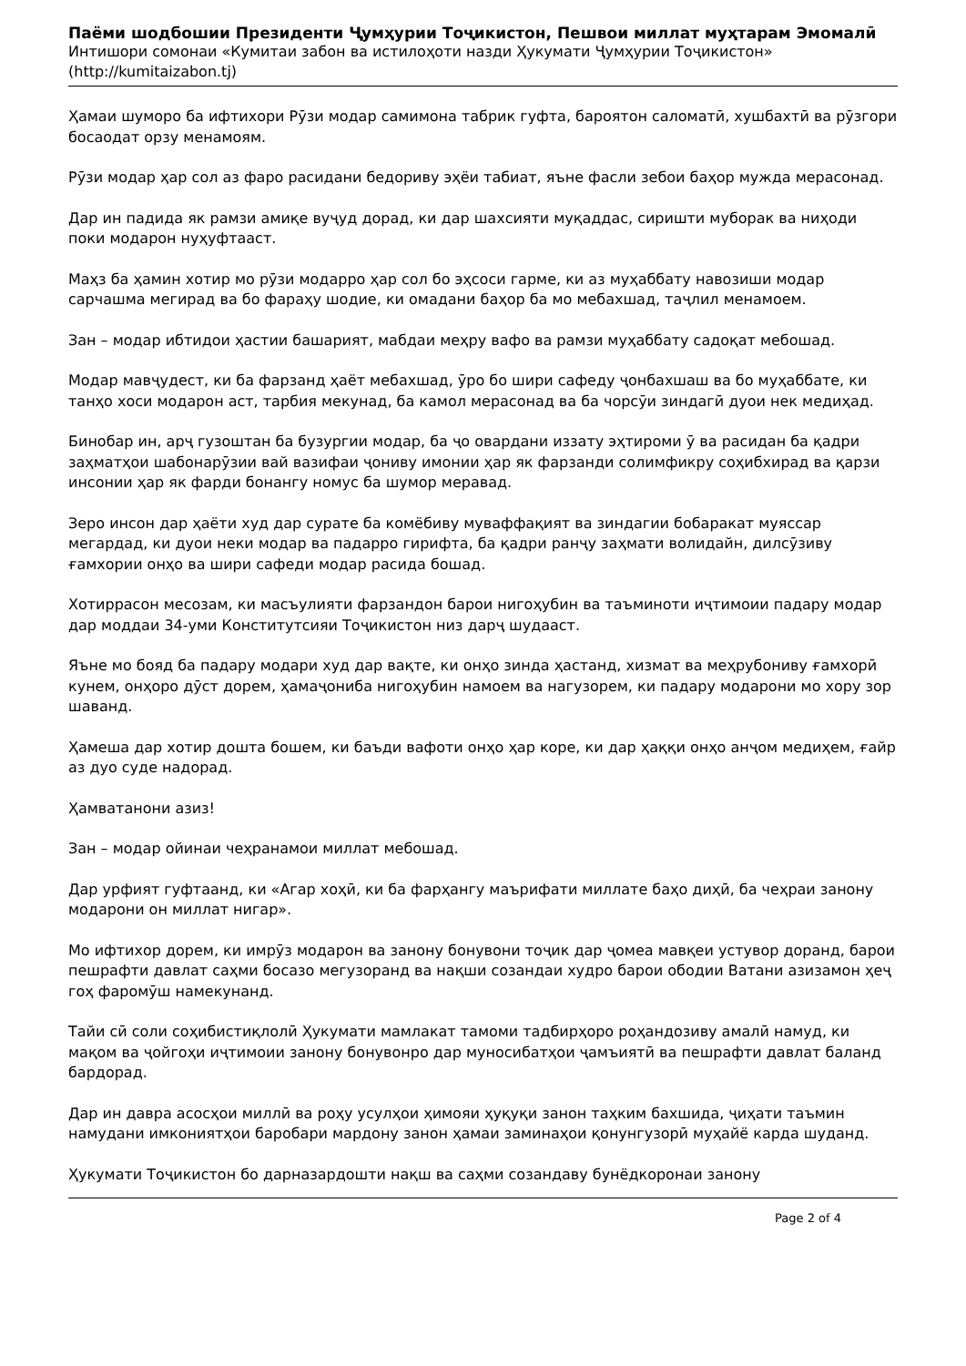Паёми шодбошии Президенти Ҷумҳурии Тоҷикистон, Пешвои миллат муҳтарам Эмомалӣ
Интишори сомонаи «Кумитаи забон ва истилоҳоти назди Ҳукумати Ҷумҳурии Тоҷикистон»
(http://kumitaizabon.tj)
Ҳамаи шуморо ба ифтихори Рӯзи модар самимона табрик гуфта, бароятон саломатӣ, хушбахтӣ ва рӯзгори босаодат орзу менамоям.
Рӯзи модар ҳар сол аз фаро расидани бедориву эҳёи табиат, яъне фасли зебои баҳор мужда мерасонад.
Дар ин падида як рамзи амиқе вуҷуд дорад, ки дар шахсияти муқаддас, сиришти муборак ва ниҳоди поки модарон нуҳуфтааст.
Маҳз ба ҳамин хотир мо рӯзи модарро ҳар сол бо эҳсоси гарме, ки аз муҳаббату навозиши модар сарчашма мегирад ва бо фараҳу шодие, ки омадани баҳор ба мо мебахшад, таҷлил менамоем.
Зан – модар ибтидои ҳастии башарият, мабдаи меҳру вафо ва рамзи муҳаббату садоқат мебошад.
Модар мавҷудест, ки ба фарзанд ҳаёт мебахшад, ӯро бо шири сафеду ҷонбахшаш ва бо муҳаббате, ки танҳо хоси модарон аст, тарбия мекунад, ба камол мерасонад ва ба чорсӯи зиндагӣ дуои нек медиҳад.
Бинобар ин, арҷ гузоштан ба бузургии модар, ба ҷо овардани иззату эҳтироми ӯ ва расидан ба қадри заҳматҳои шабонарӯзии вай вазифаи ҷониву имонии ҳар як фарзанди солимфикру соҳибхирад ва қарзи инсонии ҳар як фарди бонангу номус ба шумор меравад.
Зеро инсон дар ҳаёти худ дар сурате ба комёбиву муваффақият ва зиндагии бобаракат муяссар мегардад, ки дуои неки модар ва падарро гирифта, ба қадри ранҷу заҳмати волидайн, дилсӯзиву ғамхории онҳо ва шири сафеди модар расида бошад.
Хотиррасон месозам, ки масъулияти фарзандон барои нигоҳубин ва таъминоти иҷтимоии падару модар дар моддаи 34-уми Конститутсияи Тоҷикистон низ дарҷ шудааст.
Яъне мо бояд ба падару модари худ дар вақте, ки онҳо зинда ҳастанд, хизмат ва меҳрубониву ғамхорӣ кунем, онҳоро дӯст дорем, ҳамаҷониба нигоҳубин намоем ва нагузорем, ки падару модарони мо хору зор шаванд.
Ҳамеша дар хотир дошта бошем, ки баъди вафоти онҳо ҳар коре, ки дар ҳаққи онҳо анҷом медиҳем, ғайр аз дуо суде надорад.
Ҳамватанони азиз!
Зан – модар ойинаи чеҳранамои миллат мебошад.
Дар урфият гуфтаанд, ки «Агар хоҳӣ, ки ба фарҳангу маърифати миллате баҳо диҳӣ, ба чеҳраи занону модарони он миллат нигар».
Мо ифтихор дорем, ки имрӯз модарон ва занону бонувони тоҷик дар ҷомеа мавқеи устувор доранд, барои пешрафти давлат саҳми босазо мегузоранд ва нақши созандаи худро барои ободии Ватани азизамон ҳеҷ гоҳ фаромӯш намекунанд.
Тайи сӣ соли соҳибистиқлолӣ Ҳукумати мамлакат тамоми тадбирҳоро роҳандозиву амалӣ намуд, ки мақом ва ҷойгоҳи иҷтимоии занону бонувонро дар муносибатҳои ҷамъиятӣ ва пешрафти давлат баланд бардорад.
Дар ин давра асосҳои миллӣ ва роҳу усулҳои ҳимояи ҳуқуқи занон таҳким бахшида, ҷиҳати таъмин намудани имкониятҳои баробари мардону занон ҳамаи заминаҳои қонунгузорӣ муҳайё карда шуданд.
Ҳукумати Тоҷикистон бо дарназардошти нақш ва саҳми созандаву бунёдкоронаи занону
Page 2 of 4